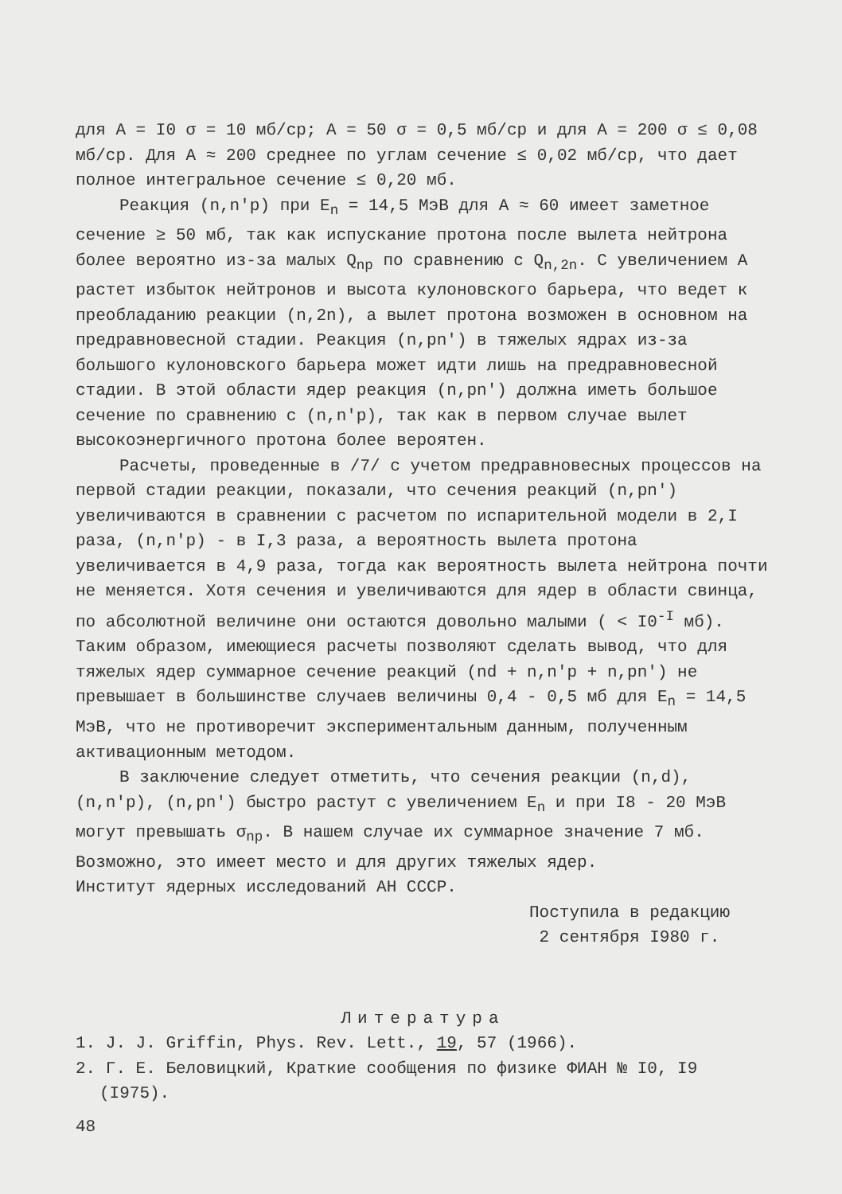для A = I0 σ = 10 мб/ср; A = 50 σ = 0,5 мб/ср и для A = 200 σ ≤ 0,08 мб/ср. Для A ≈ 200 среднее по углам сечение ≤ 0,02 мб/ср, что дает полное интегральное сечение ≤ 0,20 мб.
Реакция (n,n′p) при E<sub>n</sub> = 14,5 МэВ для A ≈ 60 имеет заметное сечение ≥ 50 мб, так как испускание протона после вылета нейтрона более вероятно из-за малых Q<sub>np</sub> по сравнению с Q<sub>n,2n</sub>. С увеличением A растет избыток нейтронов и высота кулоновского барьера, что ведет к преобладанию реакции (n,2n), а вылет протона возможен в основном на предравновесной стадии. Реакция (n,pn′) в тяжелых ядрах из-за большого кулоновского барьера может идти лишь на предравновесной стадии. В этой области ядер реакция (n,pn′) должна иметь большое сечение по сравнению с (n,n′p), так как в первом случае вылет высокоэнергичного протона более вероятен.
Расчеты, проведенные в /7/ с учетом предравновесных процессов на первой стадии реакции, показали, что сечения реакций (n,pn′) увеличиваются в сравнении с расчетом по испарительной модели в 2,I раза, (n,n′p) - в I,3 раза, а вероятность вылета протона увеличивается в 4,9 раза, тогда как вероятность вылета нейтрона почти не меняется. Хотя сечения и увеличиваются для ядер в области свинца, по абсолютной величине они остаются довольно малыми ( < I0<sup>-I</sup> мб). Таким образом, имеющиеся расчеты позволяют сделать вывод, что для тяжелых ядер суммарное сечение реакций (nd + n,n′p + n,pn′) не превышает в большинстве случаев величины 0,4 - 0,5 мб для E<sub>n</sub> = 14,5 МэВ, что не противоречит экспериментальным данным, полученным активационным методом.
В заключение следует отметить, что сечения реакции (n,d), (n,n′p), (n,pn′) быстро растут с увеличением E<sub>n</sub> и при I8 - 20 МэВ могут превышать σ<sub>np</sub>. В нашем случае их суммарное значение 7 мб. Возможно, это имеет место и для других тяжелых ядер.
Институт ядерных исследований АН СССР.
Поступила в редакцию
2 сентября I980 г.
Литература
1. J. J. Griffin, Phys. Rev. Lett., 19, 57 (1966).
2. Г. Е. Беловицкий, Краткие сообщения по физике ФИАН № I0, I9 (I975).
48